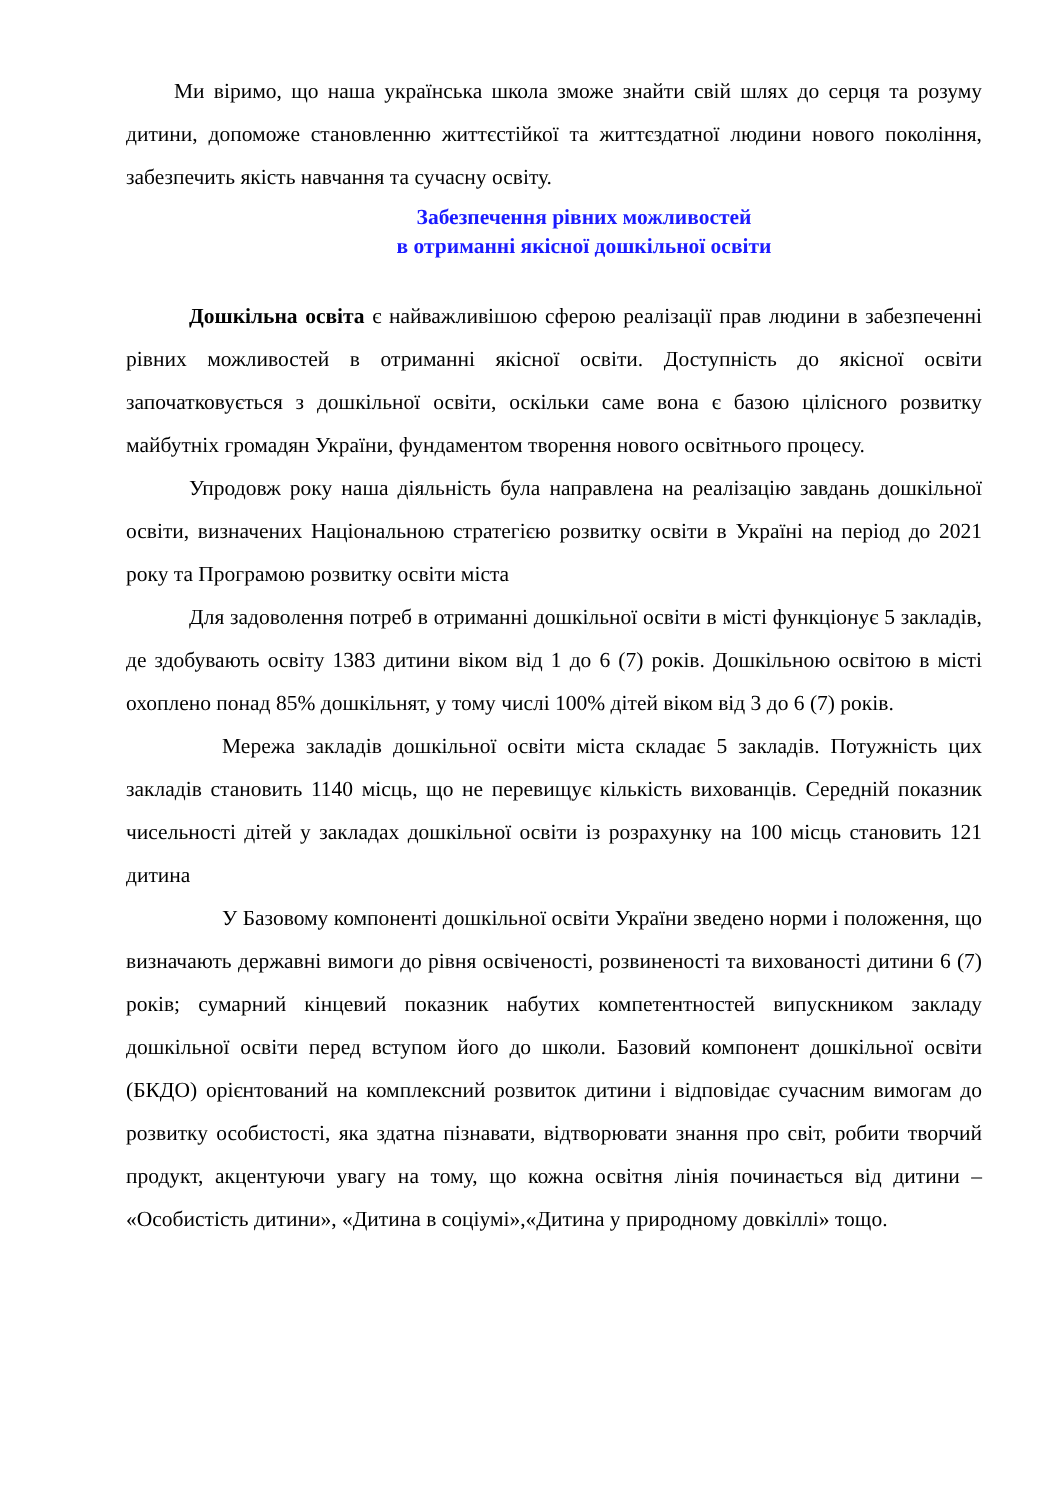Ми віримо, що наша українська школа зможе знайти свій шлях до серця та розуму дитини, допоможе становленню життєстійкої та життєздатної людини нового покоління, забезпечить якість навчання та сучасну освіту.
Забезпечення рівних можливостей
в отриманні якісної дошкільної освіти
Дошкільна освіта є найважливішою сферою реалізації прав людини в забезпеченні рівних можливостей в отриманні якісної освіти. Доступність до якісної освіти започатковується з дошкільної освіти, оскільки саме вона є базою цілісного розвитку майбутніх громадян України, фундаментом творення нового освітнього процесу.
Упродовж року наша діяльність була направлена на реалізацію завдань дошкільної освіти, визначених Національною стратегією розвитку освіти в Україні на період до 2021 року та Програмою розвитку освіти міста
Для задоволення потреб в отриманні дошкільної освіти в місті функціонує 5 закладів, де здобувають освіту 1383 дитини віком від 1 до 6 (7) років. Дошкільною освітою в місті охоплено понад 85% дошкільнят, у тому числі 100% дітей віком від 3 до 6 (7) років.
Мережа закладів дошкільної освіти міста складає 5 закладів. Потужність цих закладів становить 1140 місць, що не перевищує кількість вихованців. Середній показник чисельності дітей у закладах дошкільної освіти із розрахунку на 100 місць становить 121 дитина
У Базовому компоненті дошкільної освіти України зведено норми і положення, що визначають державні вимоги до рівня освіченості, розвиненості та вихованості дитини 6 (7) років; сумарний кінцевий показник набутих компетентностей випускником закладу дошкільної освіти перед вступом його до школи. Базовий компонент дошкільної освіти (БКДО) орієнтований на комплексний розвиток дитини і відповідає сучасним вимогам до розвитку особистості, яка здатна пізнавати, відтворювати знання про світ, робити творчий продукт, акцентуючи увагу на тому, що кожна освітня лінія починається від дитини – «Особистість дитини», «Дитина в соціумі»,«Дитина у природному довкіллі» тощо.